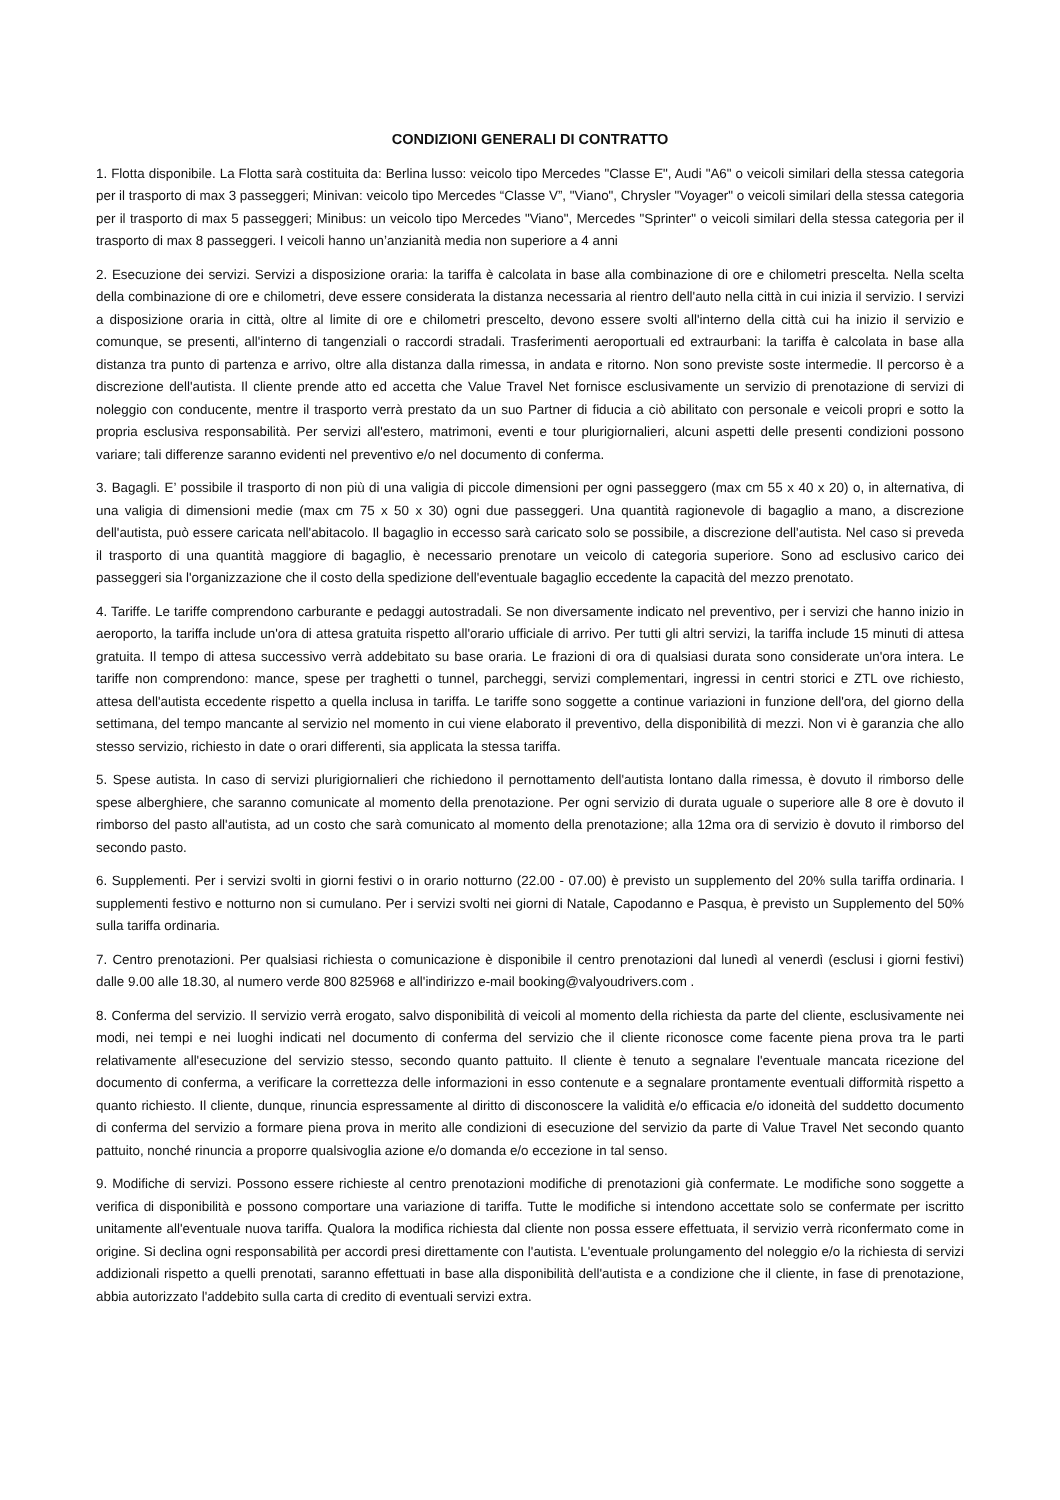CONDIZIONI GENERALI DI CONTRATTO
1. Flotta disponibile. La Flotta sarà costituita da: Berlina lusso: veicolo tipo Mercedes "Classe E", Audi "A6" o veicoli similari della stessa categoria per il trasporto di max 3 passeggeri; Minivan: veicolo tipo Mercedes “Classe V”, "Viano", Chrysler "Voyager" o veicoli similari della stessa categoria per il trasporto di max 5 passeggeri; Minibus: un veicolo tipo Mercedes "Viano", Mercedes "Sprinter" o veicoli similari della stessa categoria per il trasporto di max 8 passeggeri. I veicoli hanno un’anzianità media non superiore a 4 anni
2. Esecuzione dei servizi. Servizi a disposizione oraria: la tariffa è calcolata in base alla combinazione di ore e chilometri prescelta. Nella scelta della combinazione di ore e chilometri, deve essere considerata la distanza necessaria al rientro dell'auto nella città in cui inizia il servizio. I servizi a disposizione oraria in città, oltre al limite di ore e chilometri prescelto, devono essere svolti all'interno della città cui ha inizio il servizio e comunque, se presenti, all'interno di tangenziali o raccordi stradali. Trasferimenti aeroportuali ed extraurbani: la tariffa è calcolata in base alla distanza tra punto di partenza e arrivo, oltre alla distanza dalla rimessa, in andata e ritorno. Non sono previste soste intermedie. Il percorso è a discrezione dell'autista. Il cliente prende atto ed accetta che Value Travel Net fornisce esclusivamente un servizio di prenotazione di servizi di noleggio con conducente, mentre il trasporto verrà prestato da un suo Partner di fiducia a ciò abilitato con personale e veicoli propri e sotto la propria esclusiva responsabilità. Per servizi all'estero, matrimoni, eventi e tour plurigiornalieri, alcuni aspetti delle presenti condizioni possono variare; tali differenze saranno evidenti nel preventivo e/o nel documento di conferma.
3. Bagagli. E’ possibile il trasporto di non più di una valigia di piccole dimensioni per ogni passeggero (max cm 55 x 40 x 20) o, in alternativa, di una valigia di dimensioni medie (max cm 75 x 50 x 30) ogni due passeggeri. Una quantità ragionevole di bagaglio a mano, a discrezione dell'autista, può essere caricata nell'abitacolo. Il bagaglio in eccesso sarà caricato solo se possibile, a discrezione dell'autista. Nel caso si preveda il trasporto di una quantità maggiore di bagaglio, è necessario prenotare un veicolo di categoria superiore. Sono ad esclusivo carico dei passeggeri sia l'organizzazione che il costo della spedizione dell'eventuale bagaglio eccedente la capacità del mezzo prenotato.
4. Tariffe. Le tariffe comprendono carburante e pedaggi autostradali. Se non diversamente indicato nel preventivo, per i servizi che hanno inizio in aeroporto, la tariffa include un'ora di attesa gratuita rispetto all'orario ufficiale di arrivo. Per tutti gli altri servizi, la tariffa include 15 minuti di attesa gratuita. Il tempo di attesa successivo verrà addebitato su base oraria. Le frazioni di ora di qualsiasi durata sono considerate un'ora intera. Le tariffe non comprendono: mance, spese per traghetti o tunnel, parcheggi, servizi complementari, ingressi in centri storici e ZTL ove richiesto, attesa dell'autista eccedente rispetto a quella inclusa in tariffa. Le tariffe sono soggette a continue variazioni in funzione dell'ora, del giorno della settimana, del tempo mancante al servizio nel momento in cui viene elaborato il preventivo, della disponibilità di mezzi. Non vi è garanzia che allo stesso servizio, richiesto in date o orari differenti, sia applicata la stessa tariffa.
5. Spese autista. In caso di servizi plurigiornalieri che richiedono il pernottamento dell'autista lontano dalla rimessa, è dovuto il rimborso delle spese alberghiere, che saranno comunicate al momento della prenotazione. Per ogni servizio di durata uguale o superiore alle 8 ore è dovuto il rimborso del pasto all'autista, ad un costo che sarà comunicato al momento della prenotazione; alla 12ma ora di servizio è dovuto il rimborso del secondo pasto.
6. Supplementi. Per i servizi svolti in giorni festivi o in orario notturno (22.00 - 07.00) è previsto un supplemento del 20% sulla tariffa ordinaria. I supplementi festivo e notturno non si cumulano. Per i servizi svolti nei giorni di Natale, Capodanno e Pasqua, è previsto un Supplemento del 50% sulla tariffa ordinaria.
7. Centro prenotazioni. Per qualsiasi richiesta o comunicazione è disponibile il centro prenotazioni dal lunedì al venerdì (esclusi i giorni festivi) dalle 9.00 alle 18.30, al numero verde 800 825968 e all'indirizzo e-mail booking@valyoudrivers.com .
8. Conferma del servizio. Il servizio verrà erogato, salvo disponibilità di veicoli al momento della richiesta da parte del cliente, esclusivamente nei modi, nei tempi e nei luoghi indicati nel documento di conferma del servizio che il cliente riconosce come facente piena prova tra le parti relativamente all'esecuzione del servizio stesso, secondo quanto pattuito. Il cliente è tenuto a segnalare l'eventuale mancata ricezione del documento di conferma, a verificare la correttezza delle informazioni in esso contenute e a segnalare prontamente eventuali difformità rispetto a quanto richiesto. Il cliente, dunque, rinuncia espressamente al diritto di disconoscere la validità e/o efficacia e/o idoneità del suddetto documento di conferma del servizio a formare piena prova in merito alle condizioni di esecuzione del servizio da parte di Value Travel Net secondo quanto pattuito, nonché rinuncia a proporre qualsivoglia azione e/o domanda e/o eccezione in tal senso.
9. Modifiche di servizi. Possono essere richieste al centro prenotazioni modifiche di prenotazioni già confermate. Le modifiche sono soggette a verifica di disponibilità e possono comportare una variazione di tariffa. Tutte le modifiche si intendono accettate solo se confermate per iscritto unitamente all'eventuale nuova tariffa. Qualora la modifica richiesta dal cliente non possa essere effettuata, il servizio verrà riconfermato come in origine. Si declina ogni responsabilità per accordi presi direttamente con l'autista. L'eventuale prolungamento del noleggio e/o la richiesta di servizi addizionali rispetto a quelli prenotati, saranno effettuati in base alla disponibilità dell'autista e a condizione che il cliente, in fase di prenotazione, abbia autorizzato l'addebito sulla carta di credito di eventuali servizi extra.